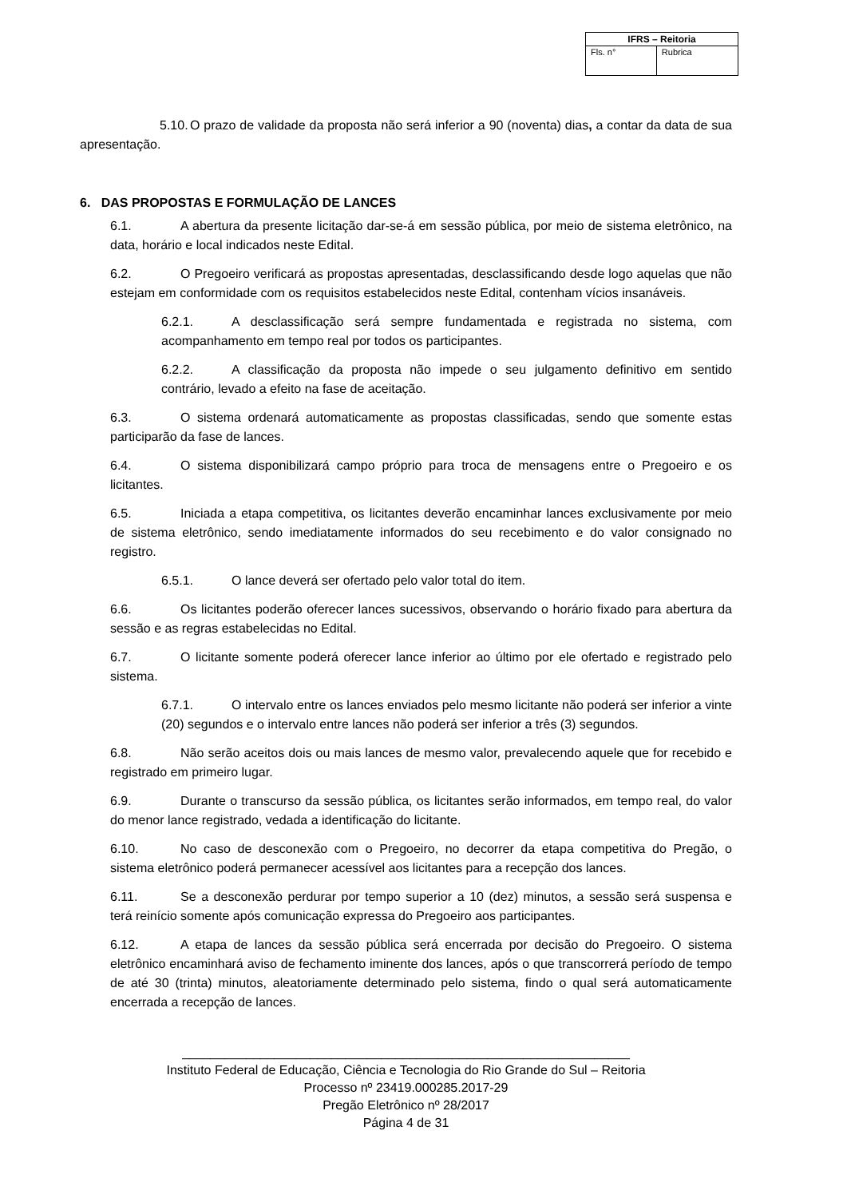| IFRS – Reitoria | |
| --- | --- |
| Fls. n° | Rubrica |
5.10. O prazo de validade da proposta não será inferior a 90 (noventa) dias, a contar da data de sua apresentação.
6. DAS PROPOSTAS E FORMULAÇÃO DE LANCES
6.1. A abertura da presente licitação dar-se-á em sessão pública, por meio de sistema eletrônico, na data, horário e local indicados neste Edital.
6.2. O Pregoeiro verificará as propostas apresentadas, desclassificando desde logo aquelas que não estejam em conformidade com os requisitos estabelecidos neste Edital, contenham vícios insanáveis.
6.2.1. A desclassificação será sempre fundamentada e registrada no sistema, com acompanhamento em tempo real por todos os participantes.
6.2.2. A classificação da proposta não impede o seu julgamento definitivo em sentido contrário, levado a efeito na fase de aceitação.
6.3. O sistema ordenará automaticamente as propostas classificadas, sendo que somente estas participarão da fase de lances.
6.4. O sistema disponibilizará campo próprio para troca de mensagens entre o Pregoeiro e os licitantes.
6.5. Iniciada a etapa competitiva, os licitantes deverão encaminhar lances exclusivamente por meio de sistema eletrônico, sendo imediatamente informados do seu recebimento e do valor consignado no registro.
6.5.1. O lance deverá ser ofertado pelo valor total do item.
6.6. Os licitantes poderão oferecer lances sucessivos, observando o horário fixado para abertura da sessão e as regras estabelecidas no Edital.
6.7. O licitante somente poderá oferecer lance inferior ao último por ele ofertado e registrado pelo sistema.
6.7.1. O intervalo entre os lances enviados pelo mesmo licitante não poderá ser inferior a vinte (20) segundos e o intervalo entre lances não poderá ser inferior a três (3) segundos.
6.8. Não serão aceitos dois ou mais lances de mesmo valor, prevalecendo aquele que for recebido e registrado em primeiro lugar.
6.9. Durante o transcurso da sessão pública, os licitantes serão informados, em tempo real, do valor do menor lance registrado, vedada a identificação do licitante.
6.10. No caso de desconexão com o Pregoeiro, no decorrer da etapa competitiva do Pregão, o sistema eletrônico poderá permanecer acessível aos licitantes para a recepção dos lances.
6.11. Se a desconexão perdurar por tempo superior a 10 (dez) minutos, a sessão será suspensa e terá reinício somente após comunicação expressa do Pregoeiro aos participantes.
6.12. A etapa de lances da sessão pública será encerrada por decisão do Pregoeiro. O sistema eletrônico encaminhará aviso de fechamento iminente dos lances, após o que transcorrerá período de tempo de até 30 (trinta) minutos, aleatoriamente determinado pelo sistema, findo o qual será automaticamente encerrada a recepção de lances.
_______________________________________________________________
Instituto Federal de Educação, Ciência e Tecnologia do Rio Grande do Sul – Reitoria
Processo nº 23419.000285.2017-29
Pregão Eletrônico nº 28/2017
Página 4 de 31